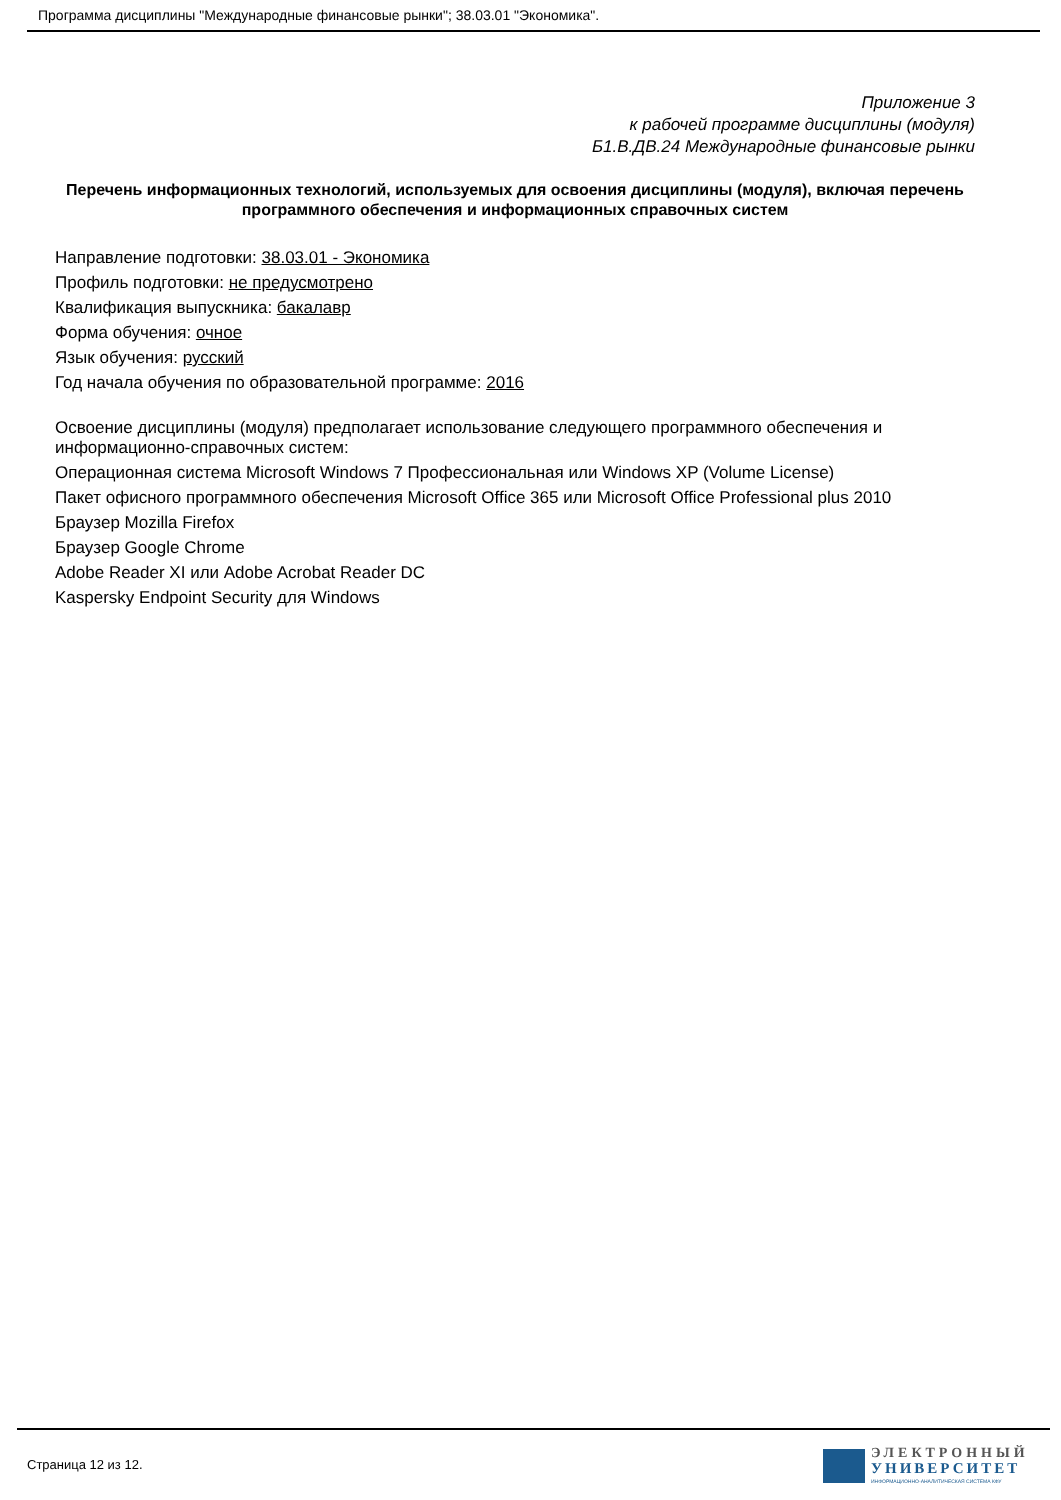Программа дисциплины "Международные финансовые рынки"; 38.03.01 "Экономика".
Приложение 3
к рабочей программе дисциплины (модуля)
Б1.В.ДВ.24 Международные финансовые рынки
Перечень информационных технологий, используемых для освоения дисциплины (модуля), включая перечень программного обеспечения и информационных справочных систем
Направление подготовки: 38.03.01 - Экономика
Профиль подготовки: не предусмотрено
Квалификация выпускника: бакалавр
Форма обучения: очное
Язык обучения: русский
Год начала обучения по образовательной программе: 2016
Освоение дисциплины (модуля) предполагает использование следующего программного обеспечения и информационно-справочных систем:
Операционная система Microsoft Windows 7 Профессиональная или Windows XP (Volume License)
Пакет офисного программного обеспечения Microsoft Office 365 или Microsoft Office Professional plus 2010
Браузер Mozilla Firefox
Браузер Google Chrome
Adobe Reader XI или Adobe Acrobat Reader DC
Kaspersky Endpoint Security для Windows
Страница 12 из 12.
ЭЛЕКТРОННЫЙ
УНИВЕРСИТЕТ
ИНФОРМАЦИОННО-АНАЛИТИЧЕСКАЯ СИСТЕМА КФУ